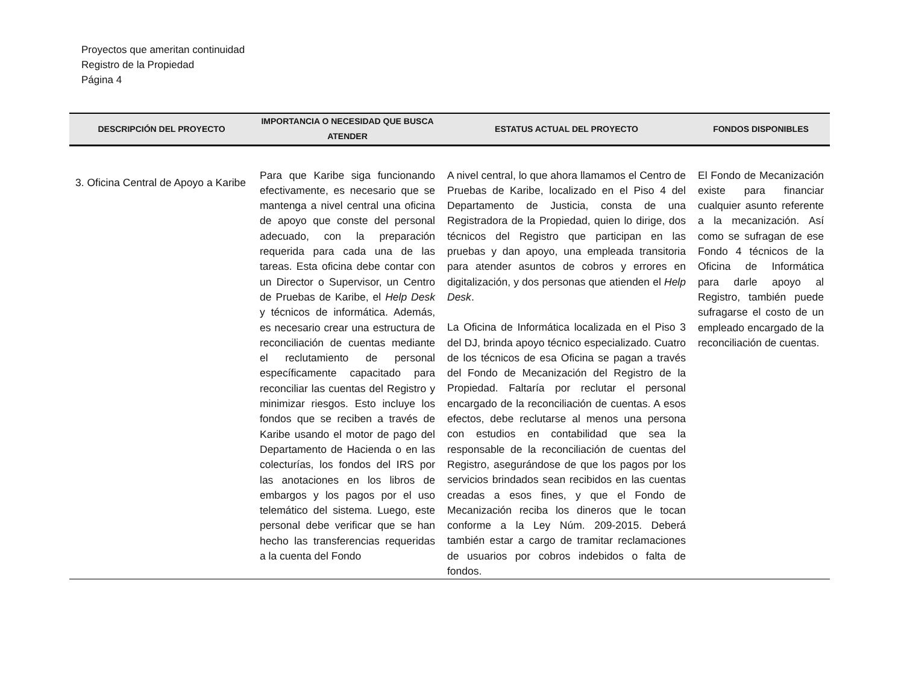Proyectos que ameritan continuidad
Registro de la Propiedad
Página 4
| DESCRIPCIÓN DEL PROYECTO | IMPORTANCIA O NECESIDAD QUE BUSCA ATENDER | ESTATUS ACTUAL DEL PROYECTO | FONDOS DISPONIBLES |
| --- | --- | --- | --- |
| 3. Oficina Central de Apoyo a Karibe | Para que Karibe siga funcionando efectivamente, es necesario que se mantenga a nivel central una oficina de apoyo que conste del personal adecuado, con la preparación requerida para cada una de las tareas. Esta oficina debe contar con un Director o Supervisor, un Centro de Pruebas de Karibe, el Help Desk y técnicos de informática. Además, es necesario crear una estructura de reconciliación de cuentas mediante el reclutamiento de personal específicamente capacitado para reconciliar las cuentas del Registro y minimizar riesgos. Esto incluye los fondos que se reciben a través de Karibe usando el motor de pago del Departamento de Hacienda o en las colecturías, los fondos del IRS por las anotaciones en los libros de embargos y los pagos por el uso telemático del sistema. Luego, este personal debe verificar que se han hecho las transferencias requeridas a la cuenta del Fondo | A nivel central, lo que ahora llamamos el Centro de Pruebas de Karibe, localizado en el Piso 4 del Departamento de Justicia, consta de una Registradora de la Propiedad, quien lo dirige, dos técnicos del Registro que participan en las pruebas y dan apoyo, una empleada transitoria para atender asuntos de cobros y errores en digitalización, y dos personas que atienden el Help Desk . La Oficina de Informática localizada en el Piso 3 del DJ, brinda apoyo técnico especializado. Cuatro de los técnicos de esa Oficina se pagan a través del Fondo de Mecanización del Registro de la Propiedad. Faltaría por reclutar el personal encargado de la reconciliación de cuentas. A esos efectos, debe reclutarse al menos una persona con estudios en contabilidad que sea la responsable de la reconciliación de cuentas del Registro, asegurándose de que los pagos por los servicios brindados sean recibidos en las cuentas creadas a esos fines, y que el Fondo de Mecanización reciba los dineros que le tocan conforme a la Ley Núm. 209-2015. Deberá también estar a cargo de tramitar reclamaciones de usuarios por cobros indebidos o falta de fondos. | El Fondo de Mecanización existe para financiar cualquier asunto referente a la mecanización. Así como se sufragan de ese Fondo 4 técnicos de la Oficina de Informática para darle apoyo al Registro, también puede sufragarse el costo de un empleado encargado de la reconciliación de cuentas. |